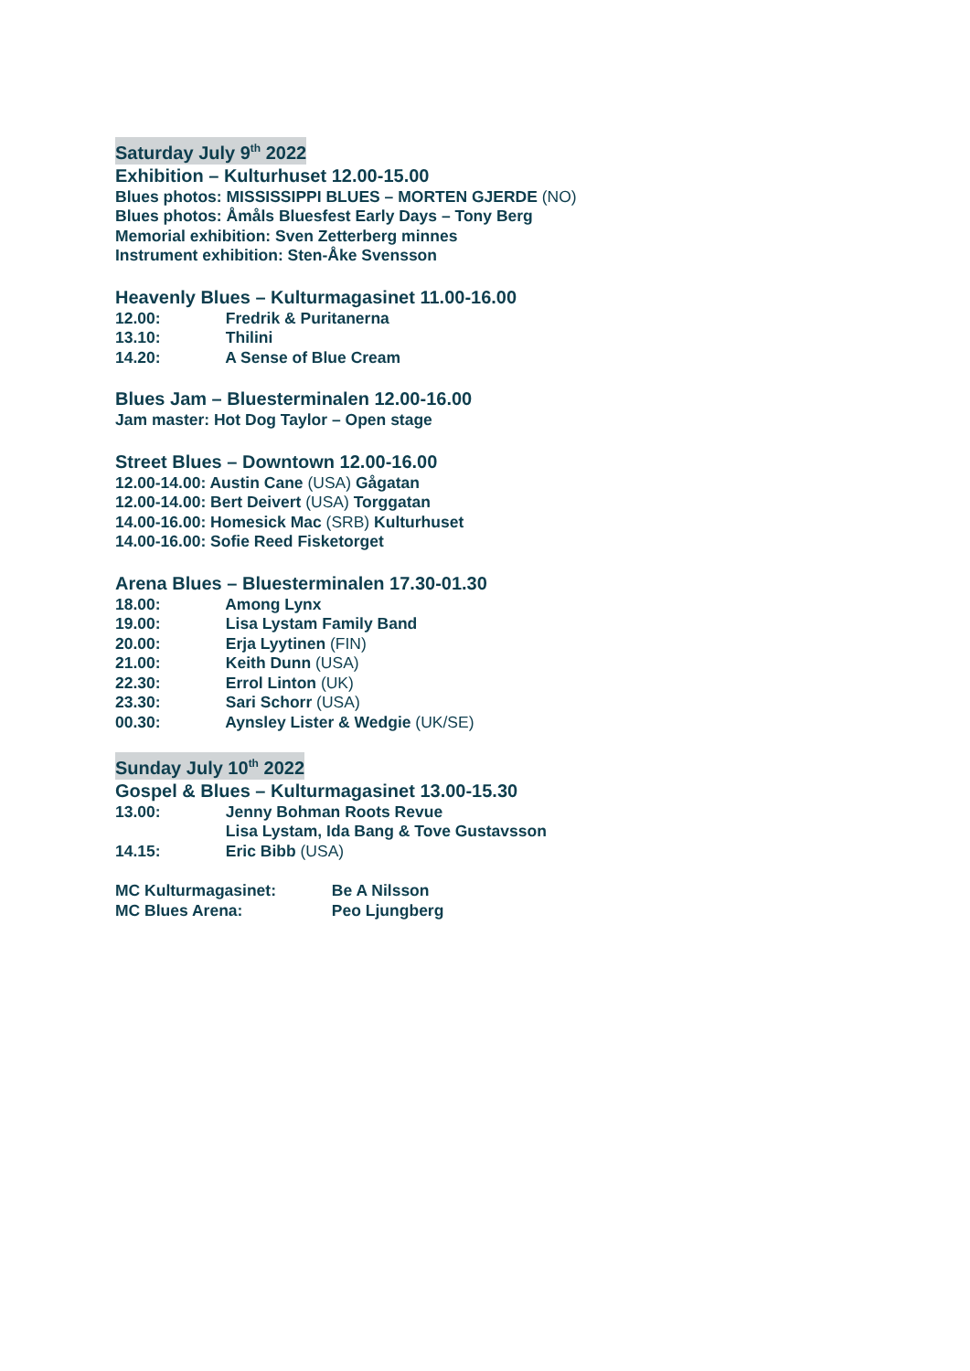Saturday July 9<sup>th</sup> 2022
Exhibition – Kulturhuset 12.00-15.00
Blues photos: MISSISSIPPI BLUES – MORTEN GJERDE (NO)
Blues photos: Åmåls Bluesfest Early Days – Tony Berg
Memorial exhibition: Sven Zetterberg minnes
Instrument exhibition: Sten-Åke Svensson
Heavenly Blues – Kulturmagasinet 11.00-16.00
12.00: Fredrik & Puritanerna
13.10: Thilini
14.20: A Sense of Blue Cream
Blues Jam – Bluesterminalen 12.00-16.00
Jam master: Hot Dog Taylor – Open stage
Street Blues – Downtown 12.00-16.00
12.00-14.00: Austin Cane (USA) Gågatan
12.00-14.00: Bert Deivert (USA) Torggatan
14.00-16.00: Homesick Mac (SRB) Kulturhuset
14.00-16.00: Sofie Reed Fisketorget
Arena Blues – Bluesterminalen 17.30-01.30
18.00: Among Lynx
19.00: Lisa Lystam Family Band
20.00: Erja Lyytinen (FIN)
21.00: Keith Dunn (USA)
22.30: Errol Linton (UK)
23.30: Sari Schorr (USA)
00.30: Aynsley Lister & Wedgie (UK/SE)
Sunday July 10<sup>th</sup> 2022
Gospel & Blues – Kulturmagasinet 13.00-15.30
13.00: Jenny Bohman Roots Revue
Lisa Lystam, Ida Bang & Tove Gustavsson
14.15: Eric Bibb (USA)
MC Kulturmagasinet: Be A Nilsson
MC Blues Arena: Peo Ljungberg